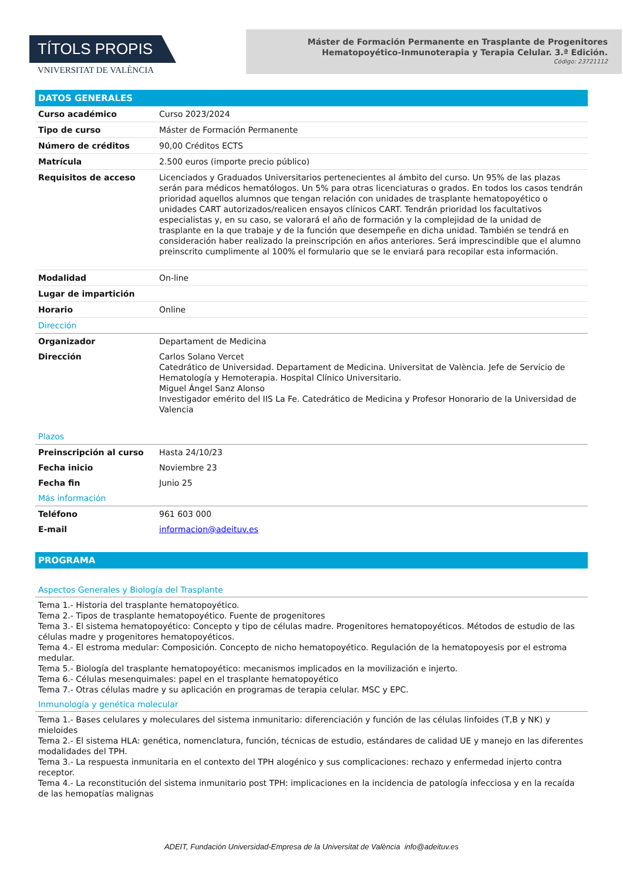TÍTOLS PROPIS
VNIVERSITAT DE VALÈNCIA
Máster de Formación Permanente en Trasplante de Progenitores
Hematopoyético-Inmunoterapia y Terapia Celular. 3.ª Edición.
Código: 23721112
| DATOS GENERALES | |
| Curso académico | Curso 2023/2024 |
| Tipo de curso | Máster de Formación Permanente |
| Número de créditos | 90,00 Créditos ECTS |
| Matrícula | 2.500 euros (importe precio público) |
| Requisitos de acceso | Licenciados y Graduados Universitarios pertenecientes al ámbito del curso. Un 95% de las plazas serán para médicos hematólogos. Un 5% para otras licenciaturas o grados. En todos los casos tendrán prioridad aquellos alumnos que tengan relación con unidades de trasplante hematopoyético o unidades CART autorizados/realicen ensayos clínicos CART. Tendrán prioridad los facultativos especialistas y, en su caso, se valorará el año de formación y la complejidad de la unidad de trasplante en la que trabaje y de la función que desempeñe en dicha unidad. También se tendrá en consideración haber realizado la preinscripción en años anteriores. Será imprescindible que el alumno preinscrito cumplimente al 100% el formulario que se le enviará para recopilar esta información. |
| Modalidad | On-line |
| Lugar de impartición | |
| Horario | Online |
| Dirección | |
| Organizador | Departament de Medicina |
| Dirección | Carlos Solano Vercet Catedrático de Universidad. Departament de Medicina. Universitat de València. Jefe de Servicio de Hematología y Hemoterapia. Hospital Clínico Universitario. Miguel Ángel Sanz Alonso Investigador emérito del IIS La Fe. Catedrático de Medicina y Profesor Honorario de la Universidad de Valencia |
| Plazos | |
| Preinscripción al curso | Hasta 24/10/23 |
| Fecha inicio | Noviembre 23 |
| Fecha fin | Junio 25 |
| Más información | |
| Teléfono | 961 603 000 |
| E-mail | informacion@adeituv.es |
PROGRAMA
Aspectos Generales y Biología del Trasplante
Tema 1.- Historia del trasplante hematopoyético.
Tema 2.- Tipos de trasplante hematopoyético. Fuente de progenitores
Tema 3.- El sistema hematopoyético: Concepto y tipo de células madre. Progenitores hematopoyéticos. Métodos de estudio de las células madre y progenitores hematopoyéticos.
Tema 4.- El estroma medular: Composición. Concepto de nicho hematopoyético. Regulación de la hematopoyesis por el estroma medular.
Tema 5.- Biología del trasplante hematopoyético: mecanismos implicados en la movilización e injerto.
Tema 6.- Células mesenquimales: papel en el trasplante hematopoyético
Tema 7.- Otras células madre y su aplicación en programas de terapia celular. MSC y EPC.
Inmunología y genética molecular
Tema 1.- Bases celulares y moleculares del sistema inmunitario: diferenciación y función de las células linfoides (T,B y NK) y mieloides
Tema 2.- El sistema HLA: genética, nomenclatura, función, técnicas de estudio, estándares de calidad UE y manejo en las diferentes modalidades del TPH.
Tema 3.- La respuesta inmunitaria en el contexto del TPH alogénico y sus complicaciones: rechazo y enfermedad injerto contra receptor.
Tema 4.- La reconstitución del sistema inmunitario post TPH: implicaciones en la incidencia de patología infecciosa y en la recaída de las hemopatías malignas
ADEIT, Fundación Universidad-Empresa de la Universitat de València info@adeituv.es